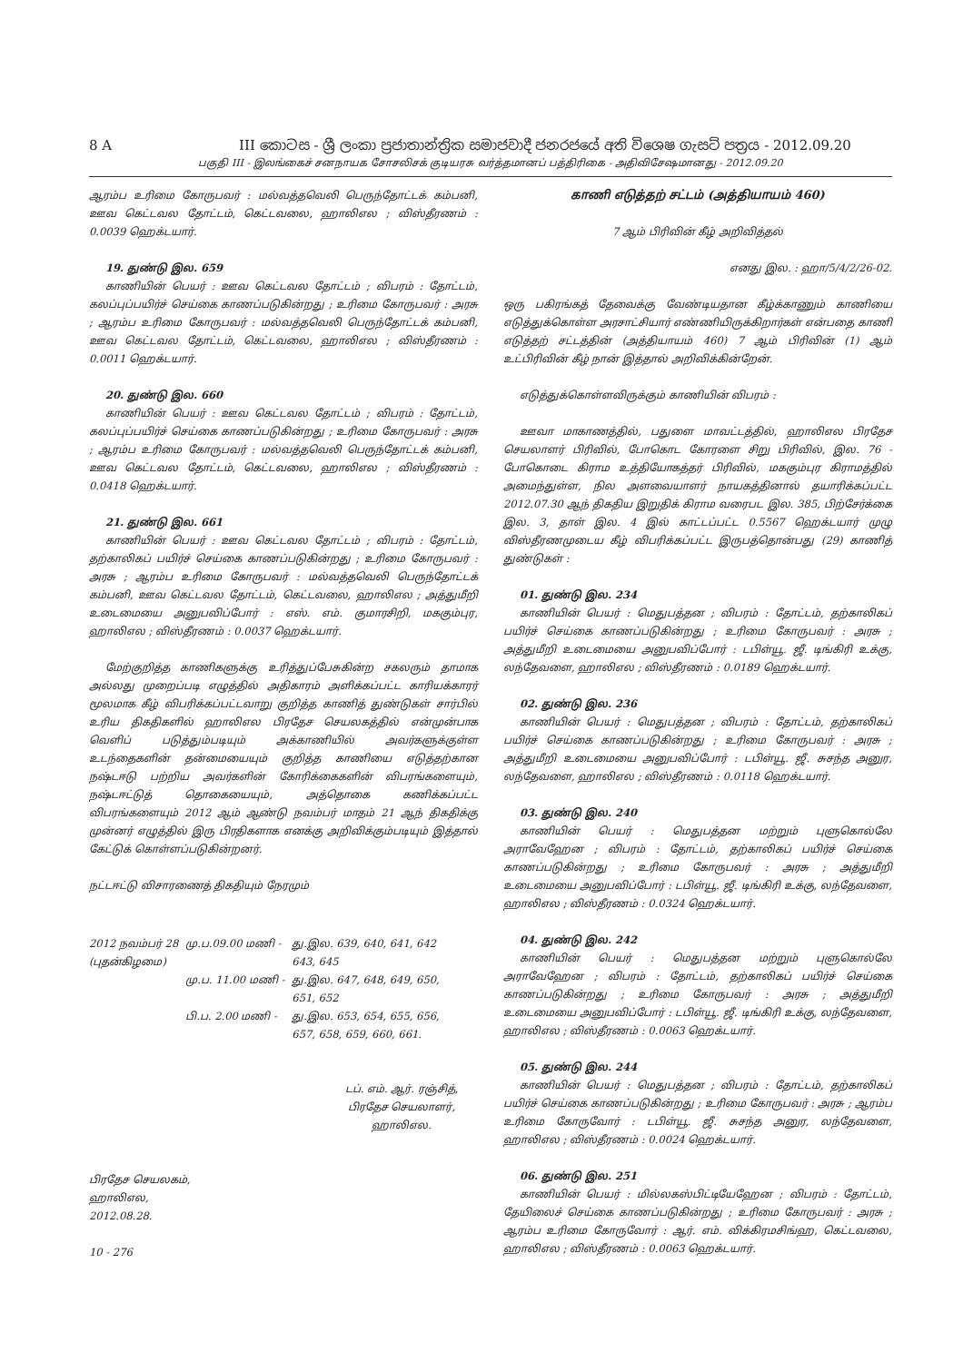8 A III කොටස - ශ්‍රී ලංකා ප්‍රජාතාන්ත්‍රික සමාජවාදී ජනරජයේ අති විශෙෂ ගැසට් පත්‍රය - 2012.09.20
பகுதி III - இலங்கைச் சனநாயக சோசலிசக் குடியரசு வர்த்தமானப் பத்திரிகை - அதிவிசேஷமானது - 2012.09.20
ஆரம்ப உரிமை கோருபவர் : மல்வத்தவெலி பெருந்தோட்டக் கம்பனி, ஊவ கெட்டவல தோட்டம், கெட்டவலை, ஹாலிஎல ; விஸ்தீரணம் : 0.0039 ஹெக்டயார்.
19. துண்டு இல. 659
காணியின் பெயர் : ஊவ கெட்டவல தோட்டம் ; விபரம் : தோட்டம், கலப்புப்பயிர்ச் செய்கை காணப்படுகின்றது ; உரிமை கோருபவர் : அரசு ; ஆரம்ப உரிமை கோருபவர் : மல்வத்தவெலி பெருந்தோட்டக் கம்பனி, ஊவ கெட்டவல தோட்டம், கெட்டவலை, ஹாலிஎல ; விஸ்தீரணம் : 0.0011 ஹெக்டயார்.
20. துண்டு இல. 660
காணியின் பெயர் : ஊவ கெட்டவல தோட்டம் ; விபரம் : தோட்டம், கலப்புப்பயிர்ச் செய்கை காணப்படுகின்றது ; உரிமை கோருபவர் : அரசு ; ஆரம்ப உரிமை கோருபவர் : மல்வத்தவெலி பெருந்தோட்டக் கம்பனி, ஊவ கெட்டவல தோட்டம், கெட்டவலை, ஹாலிஎல ; விஸ்தீரணம் : 0.0418 ஹெக்டயார்.
21. துண்டு இல. 661
காணியின் பெயர் : ஊவ கெட்டவல தோட்டம் ; விபரம் : தோட்டம், தற்காலிகப் பயிர்ச் செய்கை காணப்படுகின்றது ; உரிமை கோருபவர் : அரசு ; ஆரம்ப உரிமை கோருபவர் : மல்வத்தவெலி பெருந்தோட்டக் கம்பனி, ஊவ கெட்டவல தோட்டம், கெட்டவலை, ஹாலிஎல ; அத்துமீறி உடைமையை அனுபவிப்போர் : எஸ். எம். குமாரசிறி, மககும்புர, ஹாலிஎல ; விஸ்தீரணம் : 0.0037 ஹெக்டயார்.
மேற்குறித்த காணிகளுக்கு உரித்துப்பேசுகின்ற சகலரும் தாமாக அல்லது முறைப்படி எழுத்தில் அதிகாரம் அளிக்கப்பட்ட காரியக்காரர் மூலமாக கீழ் விபரிக்கப்பட்டவாறு குறித்த காணித் துண்டுகள் சார்பில் உரிய திகதிகளில் ஹாலிஎல பிரதேச செயலகத்தில் என்முன்பாக வெளிப் படுத்தும்படியும் அக்காணியில் அவர்களுக்குள்ள உடந்தைகளின் தன்மையையும் குறித்த காணியை எடுத்தற்கான நஷ்டஈடு பற்றிய அவர்களின் கோரிக்கைகளின் விபரங்களையும், நஷ்டஈட்டுத் தொகையையும், அத்தொகை கணிக்கப்பட்ட விபரங்களையும் 2012 ஆம் ஆண்டு நவம்பர் மாதம் 21 ஆந் திகதிக்கு முன்னர் எழுத்தில் இரு பிரதிகளாக எனக்கு அறிவிக்கும்படியும் இத்தால் கேட்டுக் கொள்ளப்படுகின்றனர்.
நட்டஈட்டு விசாரணைத் திகதியும் நேரமும்
| 2012 நவம்பர் 28 (புதன்கிழமை) | மு.ப.09.00 மணி - | து.இல. 639, 640, 641, 642 643, 645 |
| | மு.ப. 11.00 மணி - | து.இல. 647, 648, 649, 650, 651, 652 |
| | பி.ப. 2.00 மணி - | து.இல. 653, 654, 655, 656, 657, 658, 659, 660, 661. |
டப். எம். ஆர். ரஞ்சித்,
பிரதேச செயலாளர்,
ஹாலிஎல.
பிரதேச செயலகம்,
ஹாலிஎல,
2012.08.28.
10 - 276
காணி எடுத்தற் சட்டம் (அத்தியாயம் 460)
7 ஆம் பிரிவின் கீழ் அறிவித்தல்
எனது இல. : ஹா/5/4/2/26-02.
ஒரு பகிரங்கத் தேவைக்கு வேண்டியதான கீழ்க்காணும் காணியை எடுத்துக்கொள்ள அரசாட்சியார் எண்ணியிருக்கிறார்கள் என்பதை காணி எடுத்தற் சட்டத்தின் (அத்தியாயம் 460) 7 ஆம் பிரிவின் (1) ஆம் உட்பிரிவின் கீழ் நான் இத்தால் அறிவிக்கின்றேன்.
எடுத்துக்கொள்ளவிருக்கும் காணியின் விபரம் :
ஊவா மாகாணத்தில், பதுளை மாவட்டத்தில், ஹாலிஎல பிரதேச செயலாளர் பிரிவில், போகொட கோரளை சிறு பிரிவில், இல. 76 - போகொடை கிராம உத்தியோகத்தர் பிரிவில், மககும்புர கிராமத்தில் அமைந்துள்ள, நில அளவையாளர் நாயகத்தினால் தயாரிக்கப்பட்ட 2012.07.30 ஆந் திகதிய இறுதிக் கிராம வரைபட இல. 385, பிற்சேர்க்கை இல. 3, தாள் இல. 4 இல் காட்டப்பட்ட 0.5567 ஹெக்டயார் முழு விஸ்தீரணமுடைய கீழ் விபரிக்கப்பட்ட இருபத்தொன்பது (29) காணித் துண்டுகள் :
01. துண்டு இல. 234
காணியின் பெயர் : மெதுபத்தன ; விபரம் : தோட்டம், தற்காலிகப் பயிர்ச் செய்கை காணப்படுகின்றது ; உரிமை கோருபவர் : அரசு ; அத்துமீறி உடைமையை அனுபவிப்போர் : டபிள்யூ. ஜீ. டிங்கிரி உக்கு, லந்தேவளை, ஹாலிஎல ; விஸ்தீரணம் : 0.0189 ஹெக்டயார்.
02. துண்டு இல. 236
காணியின் பெயர் : மெதுபத்தன ; விபரம் : தோட்டம், தற்காலிகப் பயிர்ச் செய்கை காணப்படுகின்றது ; உரிமை கோருபவர் : அரசு ; அத்துமீறி உடைமையை அனுபவிப்போர் : டபிள்யூ. ஜீ. சுசந்த அனுர, லந்தேவளை, ஹாலிஎல ; விஸ்தீரணம் : 0.0118 ஹெக்டயார்.
03. துண்டு இல. 240
காணியின் பெயர் : மெதுபத்தன மற்றும் புளுகொல்லே அராவேஹேன ; விபரம் : தோட்டம், தற்காலிகப் பயிர்ச் செய்கை காணப்படுகின்றது ; உரிமை கோருபவர் : அரசு ; அத்துமீறி உடைமையை அனுபவிப்போர் : டபிள்யூ. ஜீ. டிங்கிரி உக்கு, லந்தேவளை, ஹாலிஎல ; விஸ்தீரணம் : 0.0324 ஹெக்டயார்.
04. துண்டு இல. 242
காணியின் பெயர் : மெதுபத்தன மற்றும் புளுகொல்லே அராவேஹேன ; விபரம் : தோட்டம், தற்காலிகப் பயிர்ச் செய்கை காணப்படுகின்றது ; உரிமை கோருபவர் : அரசு ; அத்துமீறி உடைமையை அனுபவிப்போர் : டபிள்யூ. ஜீ. டிங்கிரி உக்கு, லந்தேவளை, ஹாலிஎல ; விஸ்தீரணம் : 0.0063 ஹெக்டயார்.
05. துண்டு இல. 244
காணியின் பெயர் : மெதுபத்தன ; விபரம் : தோட்டம், தற்காலிகப் பயிர்ச் செய்கை காணப்படுகின்றது ; உரிமை கோருபவர் : அரசு ; ஆரம்ப உரிமை கோருவோர் : டபிள்யூ. ஜீ. சுசந்த அனுர, லந்தேவளை, ஹாலிஎல ; விஸ்தீரணம் : 0.0024 ஹெக்டயார்.
06. துண்டு இல. 251
காணியின் பெயர் : மில்லகஸ்பிட்டியேஹேன ; விபரம் : தோட்டம், தேயிலைச் செய்கை காணப்படுகின்றது ; உரிமை கோருபவர் : அரசு ; ஆரம்ப உரிமை கோருவோர் : ஆர். எம். விக்கிரமசிங்ஹ, கெட்டவலை, ஹாலிஎல ; விஸ்தீரணம் : 0.0063 ஹெக்டயார்.